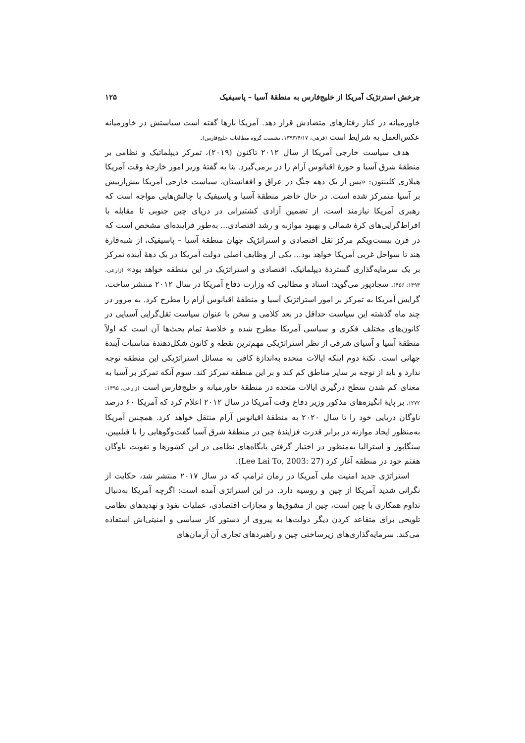چرخش استرتژیک آمریکا از خلیج‌فارس به منطقهٔ آسیا – پاسیفیک ۱۲۵
خاورمیانه در کنار رفتارهای متضادش قرار دهد. آمریکا بارها گفته است سیاستش در خاورمیانه عکس‌العمل به شرایط است (فرهی، ۱۳۹۳/۴/۱۷، نشست گروه مطالعات خلیج‌فارس).
هدف سیاست خارجی آمریکا از سال ۲۰۱۲ تاکنون (۲۰۱۹)، تمرکز دیپلماتیک و نظامی بر منطقهٔ شرق آسیا و حوزهٔ اقیانوس آرام را در برمی‌گیرد. بنا به گفتهٔ وزیر امور خارجهٔ وقت آمریکا هیلاری کلینتون: «پس از یک دهه جنگ در عراق و افغانستان، سیاست خارجی آمریکا بیش‌ازپیش بر آسیا متمرکز شده است. در حال حاضر منطقهٔ آسیا و پاسیفیک با چالش‌هایی مواجه است که رهبری آمریکا نیازمند است، از تضمین آزادی کشتیرانی در دریای چین جنوبی تا مقابله با افراط‌گرایی‌های کرهٔ شمالی و بهبود موازنه و رشد اقتصادی... به‌طور فزاینده‌ای مشخص است که در قرن بیست‌ویکم مرکز ثقل اقتصادی و استراتژیک جهان منطقهٔ آسیا – پاسیفیک، از شبه‌قارهٔ هند تا سواحل غربی آمریکا خواهد بود... یکی از وظایف اصلی دولت آمریکا در یک دههٔ آینده تمرکز بر یک سرمایه‌گذاری گستردهٔ دیپلماتیک، اقتصادی و استراتژیک در این منطقه خواهد بود» (زارعی، ۱۳۹۴: ۴۵۶). سجادپور می‌گوید: اسناد و مطالبی که وزارت دفاع آمریکا در سال ۲۰۱۲ منتشر ساخت، گرایش آمریکا به تمرکز بر امور استراتژیک آسیا و منطقهٔ اقیانوس آرام را مطرح کرد. به مرور در چند ماه گذشته این سیاست حداقل در بعد کلامی و سخن با عنوان سیاست ثقل‌گرایی آسیایی در کانون‌های مختلف فکری و سیاسی آمریکا مطرح شده و خلاصهٔ تمام بحث‌ها آن است که اولاً منطقهٔ آسیا و آسیای شرقی از نظر استراتژیکی مهم‌ترین نقطه و کانون شکل‌دهندهٔ مناسبات آیندهٔ جهانی است. نکتهٔ دوم اینکه ایالات متحده به‌اندازهٔ کافی به مسائل استراتژیکی این منطقه توجه ندارد و باید از توجه بر سایر مناطق کم کند و بر این منطقه تمرکز کند. سوم آنکه تمرکز بر آسیا به معنای کم شدن سطح درگیری ایالات متحده در منطقهٔ خاورمیانه و خلیج‌فارس است (زارعی، ۱۳۹۵: ۲۷۲). بر پایهٔ انگیزه‌های مذکور وزیر دفاع وقت آمریکا در سال ۲۰۱۲ اعلام کرد که آمریکا ۶۰ درصد ناوگان دریایی خود را تا سال ۲۰۲۰ به منطقهٔ اقیانوس آرام منتقل خواهد کرد. همچنین آمریکا به‌منظور ایجاد موازنه در برابر قدرت فزایندهٔ چین در منطقهٔ شرق آسیا گفت‌وگوهایی را با فیلیپین، سنگاپور و استرالیا به‌منظور در اختیار گرفتن پایگاه‌های نظامی در این کشورها و تقویت ناوگان هفتم خود در منطقه آغاز کرد (Lee Lai To, 2003: 27).
استراتژی جدید امنیت ملی آمریکا در زمان ترامپ که در سال ۲۰۱۷ منتشر شد، حکایت از نگرانی شدید آمریکا از چین و روسیه دارد. در این استراتژی آمده است: اگرچه آمریکا به‌دنبال تداوم همکاری با چین است، چین از مشوق‌ها و مجازات اقتصادی، عملیات نفوذ و تهدیدهای نظامی تلویحی برای متقاعد کردن دیگر دولت‌ها به پیروی از دستور کار سیاسی و امنیتی‌اش استفاده می‌کند. سرمایه‌گذاری‌های زیرساختی چین و راهبردهای تجاری آن آرمان‌های